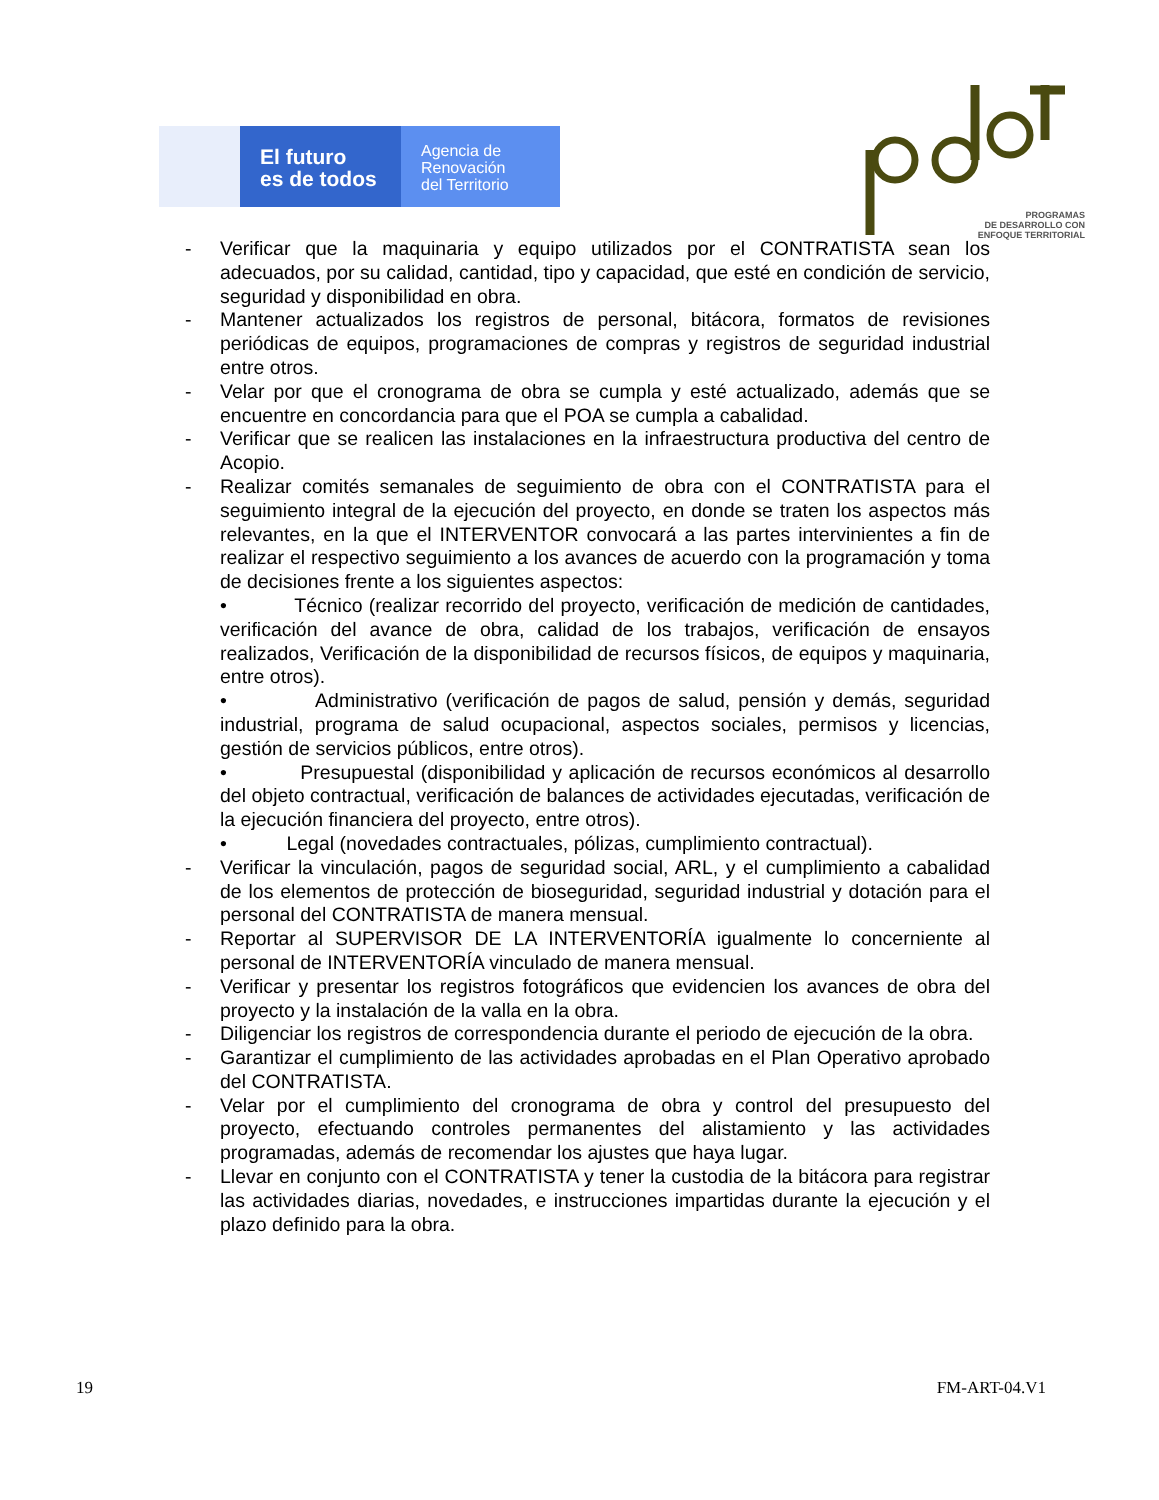El futuro
es de todos
Agencia de
Renovación
del Territorio
PROGRAMAS
DE DESARROLLO CON
ENFOQUE TERRITORIAL
- Verificar que la maquinaria y equipo utilizados por el CONTRATISTA sean los adecuados, por su calidad, cantidad, tipo y capacidad, que esté en condición de servicio, seguridad y disponibilidad en obra.
- Mantener actualizados los registros de personal, bitácora, formatos de revisiones periódicas de equipos, programaciones de compras y registros de seguridad industrial entre otros.
- Velar por que el cronograma de obra se cumpla y esté actualizado, además que se encuentre en concordancia para que el POA se cumpla a cabalidad.
- Verificar que se realicen las instalaciones en la infraestructura productiva del centro de Acopio.
- Realizar comités semanales de seguimiento de obra con el CONTRATISTA para el seguimiento integral de la ejecución del proyecto, en donde se traten los aspectos más relevantes, en la que el INTERVENTOR convocará a las partes intervinientes a fin de realizar el respectivo seguimiento a los avances de acuerdo con la programación y toma de decisiones frente a los siguientes aspectos:
• Técnico (realizar recorrido del proyecto, verificación de medición de cantidades, verificación del avance de obra, calidad de los trabajos, verificación de ensayos realizados, Verificación de la disponibilidad de recursos físicos, de equipos y maquinaria, entre otros).
• Administrativo (verificación de pagos de salud, pensión y demás, seguridad industrial, programa de salud ocupacional, aspectos sociales, permisos y licencias, gestión de servicios públicos, entre otros).
• Presupuestal (disponibilidad y aplicación de recursos económicos al desarrollo del objeto contractual, verificación de balances de actividades ejecutadas, verificación de la ejecución financiera del proyecto, entre otros).
• Legal (novedades contractuales, pólizas, cumplimiento contractual).
- Verificar la vinculación, pagos de seguridad social, ARL, y el cumplimiento a cabalidad de los elementos de protección de bioseguridad, seguridad industrial y dotación para el personal del CONTRATISTA de manera mensual.
- Reportar al SUPERVISOR DE LA INTERVENTORÍA igualmente lo concerniente al personal de INTERVENTORÍA vinculado de manera mensual.
- Verificar y presentar los registros fotográficos que evidencien los avances de obra del proyecto y la instalación de la valla en la obra.
- Diligenciar los registros de correspondencia durante el periodo de ejecución de la obra.
- Garantizar el cumplimiento de las actividades aprobadas en el Plan Operativo aprobado del CONTRATISTA.
- Velar por el cumplimiento del cronograma de obra y control del presupuesto del proyecto, efectuando controles permanentes del alistamiento y las actividades programadas, además de recomendar los ajustes que haya lugar.
- Llevar en conjunto con el CONTRATISTA y tener la custodia de la bitácora para registrar las actividades diarias, novedades, e instrucciones impartidas durante la ejecución y el plazo definido para la obra.
19 FM-ART-04.V1